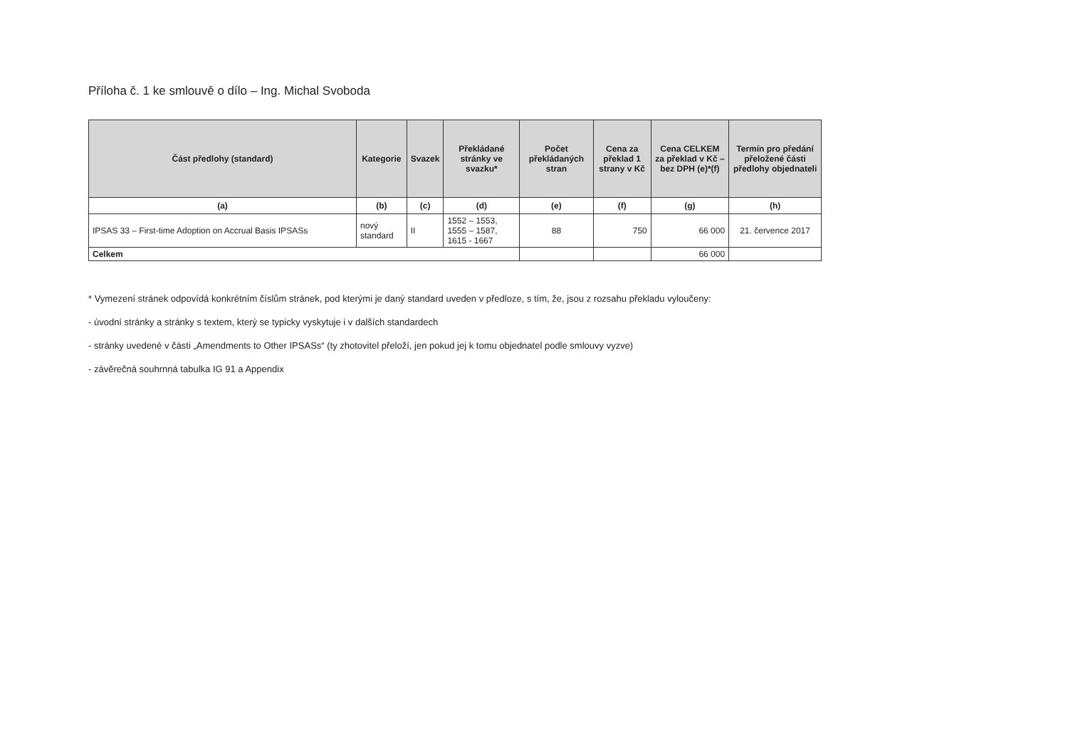Příloha č. 1 ke smlouvě o dílo – Ing. Michal Svoboda
| Část předlohy (standard) | Kategorie | Svazek | Překládané stránky ve svazku* | Počet překládaných stran | Cena za překlad 1 strany v Kč | Cena CELKEM za překlad v Kč – bez DPH (e)*(f) | Termín pro předání přeložené části předlohy objednateli |
| --- | --- | --- | --- | --- | --- | --- | --- |
| (a) | (b) | (c) | (d) | (e) | (f) | (g) | (h) |
| IPSAS 33 – First-time Adoption on Accrual Basis IPSASs | nový standard | II | 1552 – 1553, 1555 – 1587, 1615 - 1667 | 88 | 750 | 66 000 | 21. července 2017 |
| Celkem | | | | | | 66 000 | |
* Vymezení stránek odpovídá konkrétním číslům stránek, pod kterými je daný standard uveden v předloze, s tím, že, jsou z rozsahu překladu vyloučeny:
- úvodní stránky a stránky s textem, který se typicky vyskytuje i v dalších standardech
- stránky uvedené v části „Amendments to Other IPSASs“ (ty zhotovitel přeloží, jen pokud jej k tomu objednatel podle smlouvy vyzve)
- závěrečná souhrnná tabulka IG 91 a Appendix